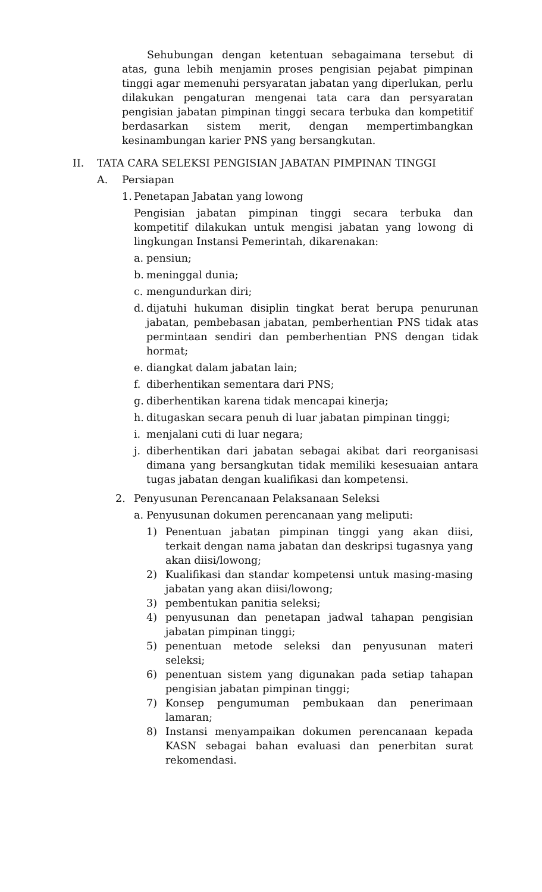Sehubungan dengan ketentuan sebagaimana tersebut di atas, guna lebih menjamin proses pengisian pejabat pimpinan tinggi agar memenuhi persyaratan jabatan yang diperlukan, perlu dilakukan pengaturan mengenai tata cara dan persyaratan pengisian jabatan pimpinan tinggi secara terbuka dan kompetitif berdasarkan sistem merit, dengan mempertimbangkan kesinambungan karier PNS yang bersangkutan.
II. TATA CARA SELEKSI PENGISIAN JABATAN PIMPINAN TINGGI
A. Persiapan
1. Penetapan Jabatan yang lowong
Pengisian jabatan pimpinan tinggi secara terbuka dan kompetitif dilakukan untuk mengisi jabatan yang lowong di lingkungan Instansi Pemerintah, dikarenakan:
a. pensiun;
b. meninggal dunia;
c. mengundurkan diri;
d. dijatuhi hukuman disiplin tingkat berat berupa penurunan jabatan, pembebasan jabatan, pemberhentian PNS tidak atas permintaan sendiri dan pemberhentian PNS dengan tidak hormat;
e. diangkat dalam jabatan lain;
f. diberhentikan sementara dari PNS;
g. diberhentikan karena tidak mencapai kinerja;
h. ditugaskan secara penuh di luar jabatan pimpinan tinggi;
i. menjalani cuti di luar negara;
j. diberhentikan dari jabatan sebagai akibat dari reorganisasi dimana yang bersangkutan tidak memiliki kesesuaian antara tugas jabatan dengan kualifikasi dan kompetensi.
2. Penyusunan Perencanaan Pelaksanaan Seleksi
a. Penyusunan dokumen perencanaan yang meliputi:
1) Penentuan jabatan pimpinan tinggi yang akan diisi, terkait dengan nama jabatan dan deskripsi tugasnya yang akan diisi/lowong;
2) Kualifikasi dan standar kompetensi untuk masing-masing jabatan yang akan diisi/lowong;
3) pembentukan panitia seleksi;
4) penyusunan dan penetapan jadwal tahapan pengisian jabatan pimpinan tinggi;
5) penentuan metode seleksi dan penyusunan materi seleksi;
6) penentuan sistem yang digunakan pada setiap tahapan pengisian jabatan pimpinan tinggi;
7) Konsep pengumuman pembukaan dan penerimaan lamaran;
8) Instansi menyampaikan dokumen perencanaan kepada KASN sebagai bahan evaluasi dan penerbitan surat rekomendasi.